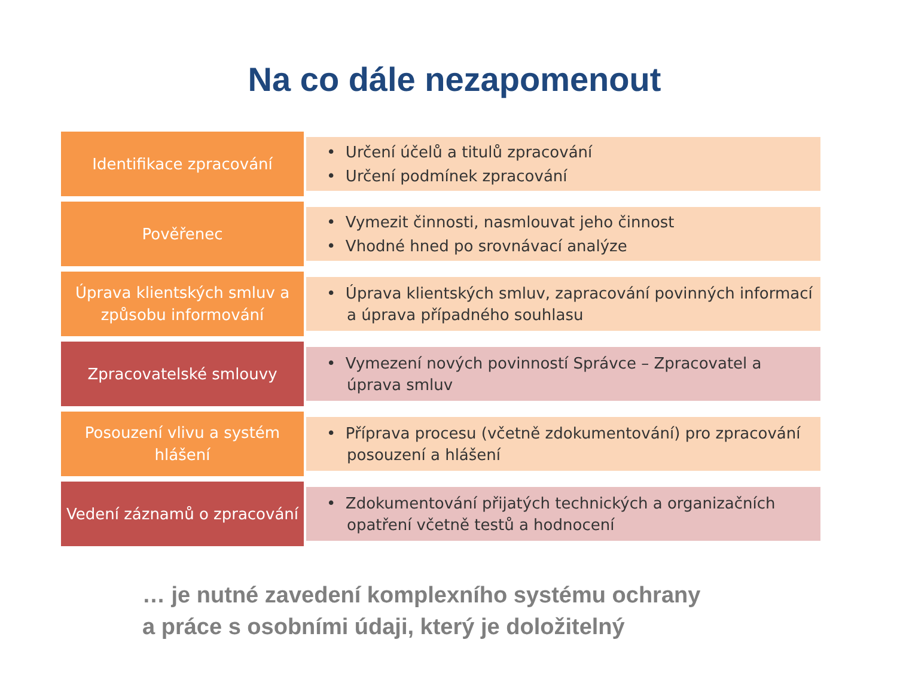Na co dále nezapomenout
Identifikace zpracování
• Určení účelů a titulů zpracování
• Určení podmínek zpracování
Pověřenec
• Vymezit činnosti, nasmlouvat jeho činnost
• Vhodné hned po srovnávací analýze
Úprava klientských smluv a způsobu informování
• Úprava klientských smluv, zapracování povinných informací a úprava případného souhlasu
Zpracovatelské smlouvy
• Vymezení nových povinností Správce – Zpracovatel a úprava smluv
Posouzení vlivu a systém hlášení
• Příprava procesu (včetně zdokumentování) pro zpracování posouzení a hlášení
Vedení záznamů o zpracování
• Zdokumentování přijatých technických a organizačních opatření včetně testů a hodnocení
… je nutné zavedení komplexního systému ochrany
a práce s osobními údaji, který je doložitelný